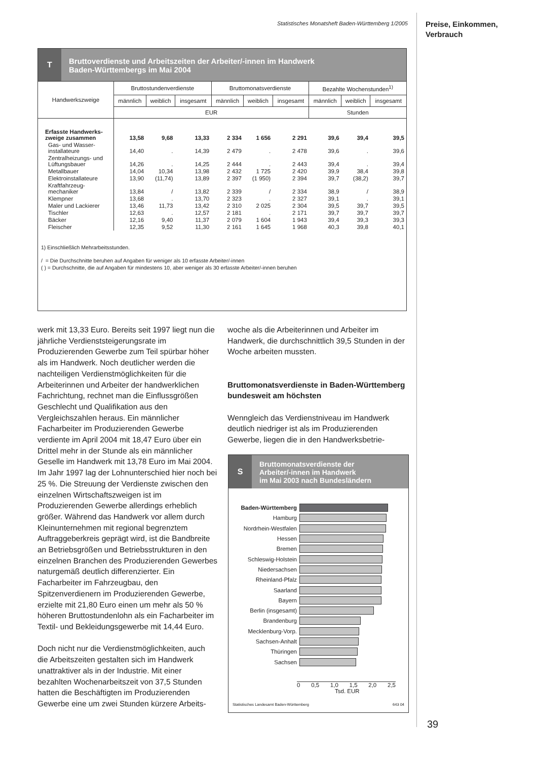Statistisches Monatsheft Baden-Württemberg 1/2005
Preise, Einkommen,
Verbrauch
T
Bruttoverdienste und Arbeitszeiten der Arbeiter/-innen im Handwerk
Baden-Württembergs im Mai 2004
| Handwerkszweige | Bruttostundenverdienste | | | Bruttomonatsverdienste | | | Bezahlte Wochenstunden<sup>1)</sup> | | |
| --- | --- | --- | --- | --- | --- | --- | --- | --- | --- |
| | männlich | weiblich | insgesamt | männlich | weiblich | insgesamt | männlich | weiblich | insgesamt |
| | EUR | | | | | | Stunden | | |
| Erfasste Handwerks- zweige zusammen | 13,58 | 9,68 | 13,33 | 2 334 | 1 656 | 2 291 | 39,6 | 39,4 | 39,5 |
| Gas- und Wasser- installateure | 14,40 | . | 14,39 | 2 479 | . | 2 478 | 39,6 | . | 39,6 |
| Zentralheizungs- und Lüftungsbauer | 14,26 | . | 14,25 | 2 444 | . | 2 443 | 39,4 | . | 39,4 |
| Metallbauer | 14,04 | 10,34 | 13,98 | 2 432 | 1 725 | 2 420 | 39,9 | 38,4 | 39,8 |
| Elektroinstallateure | 13,90 | (11,74) | 13,89 | 2 397 | (1 950) | 2 394 | 39,7 | (38,2) | 39,7 |
| Kraftfahrzeug- mechaniker | 13,84 | / | 13,82 | 2 339 | / | 2 334 | 38,9 | / | 38,9 |
| Klempner | 13,68 | . | 13,70 | 2 323 | . | 2 327 | 39,1 | . | 39,1 |
| Maler und Lackierer | 13,46 | 11,73 | 13,42 | 2 310 | 2 025 | 2 304 | 39,5 | 39,7 | 39,5 |
| Tischler | 12,63 | . | 12,57 | 2 181 | . | 2 171 | 39,7 | 39,7 | 39,7 |
| Bäcker | 12,16 | 9,40 | 11,37 | 2 079 | 1 604 | 1 943 | 39,4 | 39,3 | 39,3 |
| Fleischer | 12,35 | 9,52 | 11,30 | 2 161 | 1 645 | 1 968 | 40,3 | 39,8 | 40,1 |
1) Einschließlich Mehrarbeitsstunden.
/ = Die Durchschnitte beruhen auf Angaben für weniger als 10 erfasste Arbeiter/-innen
( ) = Durchschnitte, die auf Angaben für mindestens 10, aber weniger als 30 erfasste Arbeiter/-innen beruhen
werk mit 13,33 Euro. Bereits seit 1997 liegt nun die jährliche Verdienststeigerungsrate im Produzierenden Gewerbe zum Teil spürbar höher als im Handwerk. Noch deutlicher werden die nachteiligen Verdienstmöglichkeiten für die Arbeiterinnen und Arbeiter der handwerklichen Fachrichtung, rechnet man die Einflussgrößen Geschlecht und Qualifikation aus den Vergleichszahlen heraus. Ein männlicher Facharbeiter im Produzierenden Gewerbe verdiente im April 2004 mit 18,47 Euro über ein Drittel mehr in der Stunde als ein männlicher Geselle im Handwerk mit 13,78 Euro im Mai 2004. Im Jahr 1997 lag der Lohnunterschied hier noch bei 25 %. Die Streuung der Verdienste zwischen den einzelnen Wirtschaftszweigen ist im Produzierenden Gewerbe allerdings erheblich größer. Während das Handwerk vor allem durch Kleinunternehmen mit regional begrenztem Auftraggeberkreis geprägt wird, ist die Bandbreite an Betriebsgrößen und Betriebsstrukturen in den einzelnen Branchen des Produzierenden Gewerbes naturgemäß deutlich differenzierter. Ein Facharbeiter im Fahrzeugbau, den Spitzenverdienern im Produzierenden Gewerbe, erzielte mit 21,80 Euro einen um mehr als 50 % höheren Bruttostundenlohn als ein Facharbeiter im Textil- und Bekleidungsgewerbe mit 14,44 Euro.
Doch nicht nur die Verdienstmöglichkeiten, auch die Arbeitszeiten gestalten sich im Handwerk unattraktiver als in der Industrie. Mit einer bezahlten Wochenarbeitszeit von 37,5 Stunden hatten die Beschäftigten im Produzierenden Gewerbe eine um zwei Stunden kürzere Arbeits-
woche als die Arbeiterinnen und Arbeiter im Handwerk, die durchschnittlich 39,5 Stunden in der Woche arbeiten mussten.
Bruttomonatsverdienste in Baden-Württemberg bundesweit am höchsten
Wenngleich das Verdienstniveau im Handwerk deutlich niedriger ist als im Produzierenden Gewerbe, liegen die in den Handwerksbetrie-
S
Bruttomonatsverdienste der
Arbeiter/-innen im Handwerk
im Mai 2003 nach Bundesländern
Baden-Württemberg
Hamburg
Nordrhein-Westfalen
Hessen
Bremen
Schleswig-Holstein
Niedersachsen
Rheinland-Pfalz
Saarland
Bayern
Berlin (insgesamt)
Brandenburg
Mecklenburg-Vorp.
Sachsen-Anhalt
Thüringen
Sachsen
0 0,5 1,0 1,5 2,0 2,5
Tsd. EUR
Statistisches Landesamt Baden-Württemberg 643 04
39